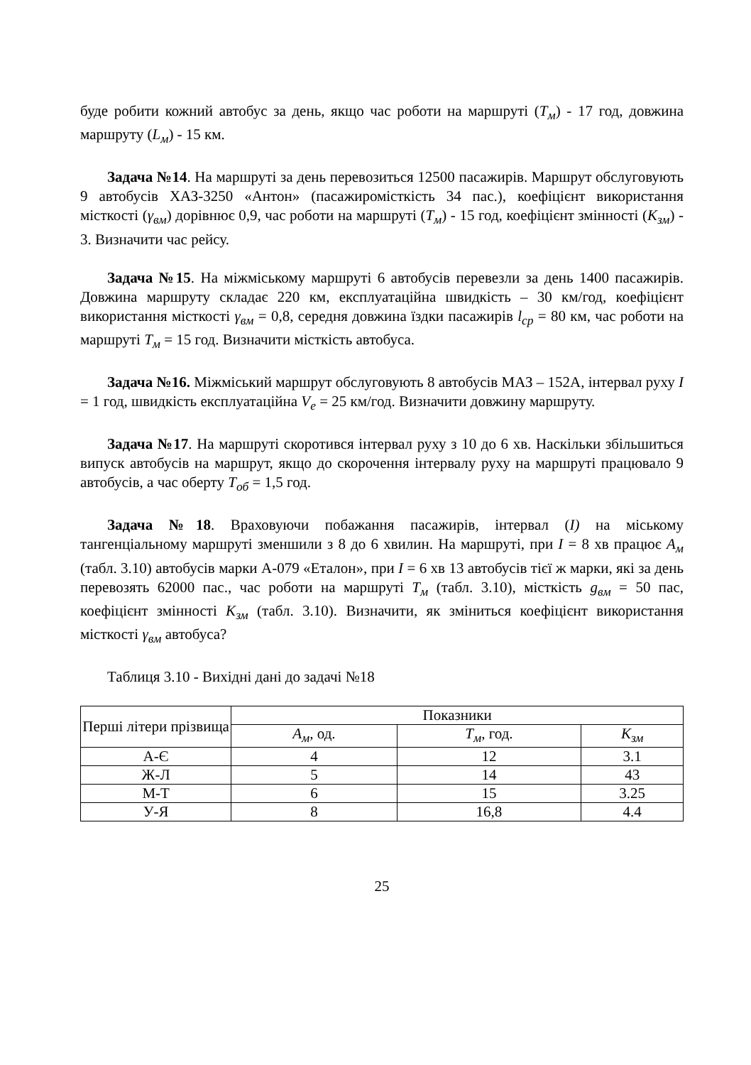буде робити кожний автобус за день, якщо час роботи на маршруті (T<sub>м</sub>) - 17 год, довжина маршруту (L<sub>м</sub>) - 15 км.
Задача №14. На маршруті за день перевозиться 12500 пасажирів. Маршрут обслуговують 9 автобусів ХАЗ-3250 «Антон» (пасажиромісткість 34 пас.), коефіцієнт використання місткості (γ<sub>вм</sub>) дорівнює 0,9, час роботи на маршруті (T<sub>м</sub>) - 15 год, коефіцієнт змінності (K<sub>зм</sub>) - 3. Визначити час рейсу.
Задача №15. На міжміському маршруті 6 автобусів перевезли за день 1400 пасажирів. Довжина маршруту складає 220 км, експлуатаційна швидкість – 30 км/год, коефіцієнт використання місткості γ<sub>вм</sub> = 0,8, середня довжина їздки пасажирів l<sub>ср</sub> = 80 км, час роботи на маршруті T<sub>м</sub> = 15 год. Визначити місткість автобуса.
Задача №16. Міжміський маршрут обслуговують 8 автобусів МАЗ – 152А, інтервал руху I = 1 год, швидкість експлуатаційна V<sub>е</sub> = 25 км/год. Визначити довжину маршруту.
Задача №17. На маршруті скоротився інтервал руху з 10 до 6 хв. Наскільки збільшиться випуск автобусів на маршрут, якщо до скорочення інтервалу руху на маршруті працювало 9 автобусів, а час оберту T<sub>об</sub> = 1,5 год.
Задача №18. Враховуючи побажання пасажирів, інтервал (I) на міському тангенціальному маршруті зменшили з 8 до 6 хвилин. На маршруті, при I = 8 хв працює A<sub>м</sub> (табл. 3.10) автобусів марки А-079 «Еталон», при I = 6 хв 13 автобусів тієї ж марки, які за день перевозять 62000 пас., час роботи на маршруті T<sub>м</sub> (табл. 3.10), місткість g<sub>вм</sub> = 50 пас, коефіцієнт змінності K<sub>зм</sub> (табл. 3.10). Визначити, як зміниться коефіцієнт використання місткості γ<sub>вм</sub> автобуса?
Таблиця 3.10 - Вихідні дані до задачі №18
| Перші літери прізвища | Показники | | |
| --- | --- | --- | --- |
| | A<sub>м</sub> , од. | T<sub>м</sub> , год. | K<sub>зм</sub> |
| А-Є | 4 | 12 | 3.1 |
| Ж-Л | 5 | 14 | 43 |
| М-Т | 6 | 15 | 3.25 |
| У-Я | 8 | 16,8 | 4.4 |
25